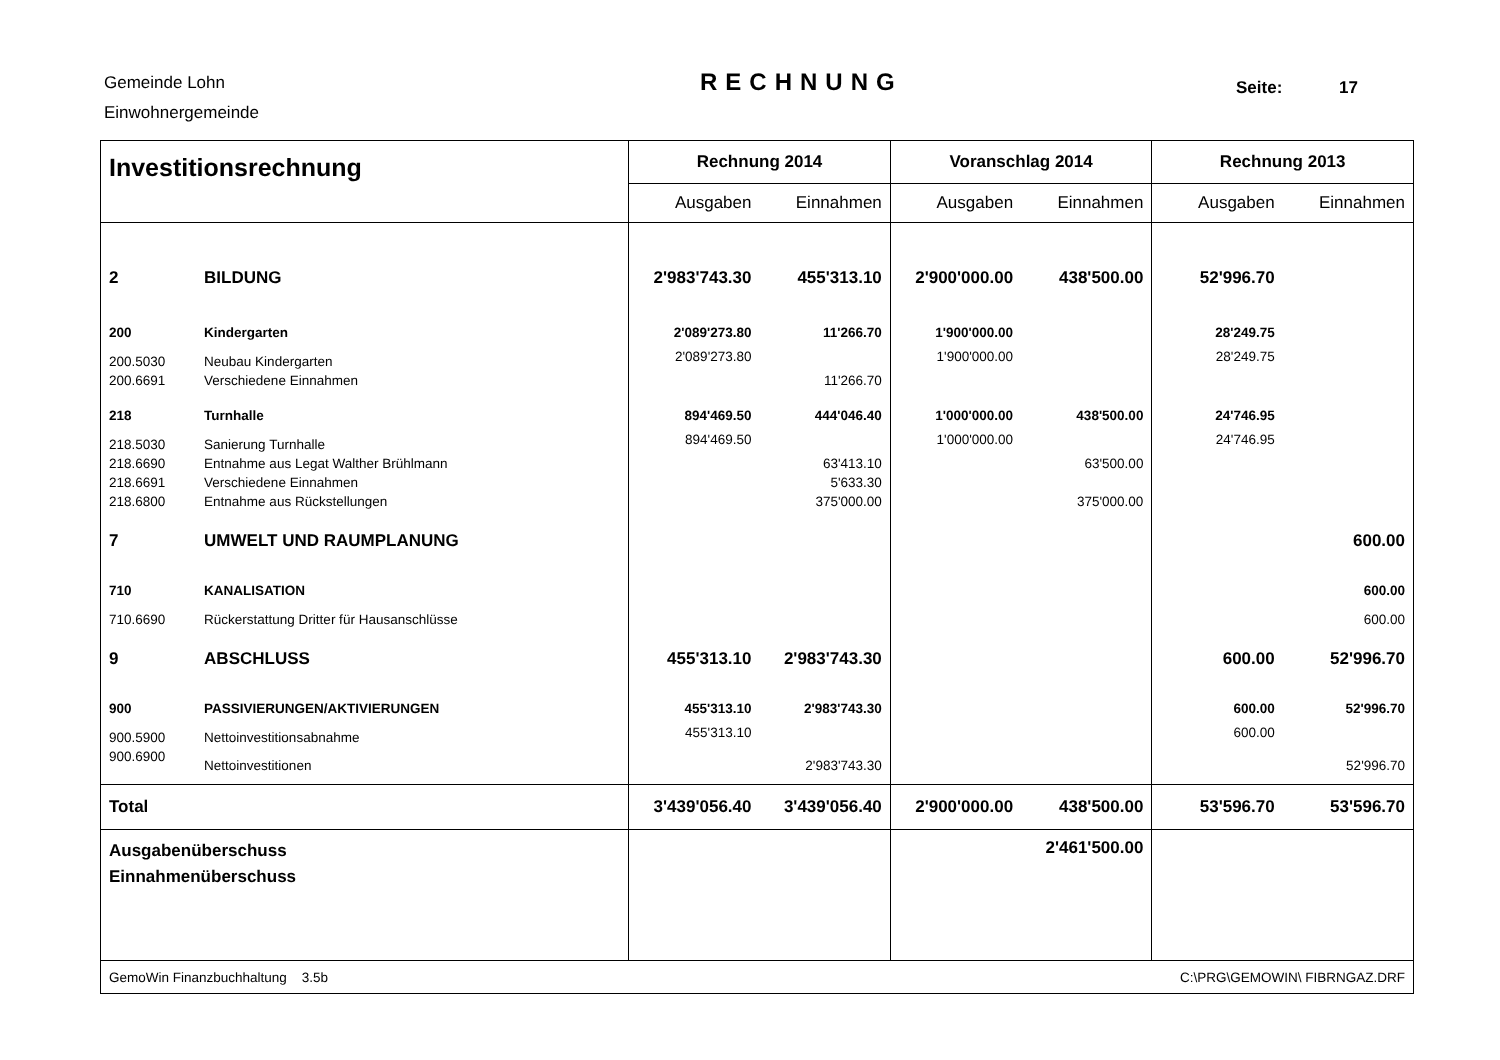Gemeinde Lohn
Einwohnergemeinde
RECHNUNG Seite: 17
| Investitionsrechnung | | Rechnung 2014 | | Voranschlag 2014 | | Rechnung 2013 | |
| | | Ausgaben | Einnahmen | Ausgaben | Einnahmen | Ausgaben | Einnahmen |
| 2 | BILDUNG | 2'983'743.30 | 455'313.10 | 2'900'000.00 | 438'500.00 | 52'996.70 | |
| 200 | Kindergarten | 2'089'273.80 | 11'266.70 | 1'900'000.00 | | 28'249.75 | |
| 200.5030 | Neubau Kindergarten | 2'089'273.80 | | 1'900'000.00 | | 28'249.75 | |
| 200.6691 | Verschiedene Einnahmen | | 11'266.70 | | | | |
| 218 | Turnhalle | 894'469.50 | 444'046.40 | 1'000'000.00 | 438'500.00 | 24'746.95 | |
| 218.5030 | Sanierung Turnhalle | 894'469.50 | | 1'000'000.00 | | 24'746.95 | |
| 218.6690 | Entnahme aus Legat Walther Brühlmann | | 63'413.10 | | 63'500.00 | | |
| 218.6691 | Verschiedene Einnahmen | | 5'633.30 | | | | |
| 218.6800 | Entnahme aus Rückstellungen | | 375'000.00 | | 375'000.00 | | |
| 7 | UMWELT UND RAUMPLANUNG | | | | | | 600.00 |
| 710 | KANALISATION | | | | | | 600.00 |
| 710.6690 | Rückerstattung Dritter für Hausanschlüsse | | | | | | 600.00 |
| 9 | ABSCHLUSS | 455'313.10 | 2'983'743.30 | | | 600.00 | 52'996.70 |
| 900 | PASSIVIERUNGEN/AKTIVIERUNGEN | 455'313.10 | 2'983'743.30 | | | 600.00 | 52'996.70 |
| 900.5900 | Nettoinvestitionsabnahme | 455'313.10 | | | | 600.00 | |
| 900.6900 | Nettoinvestitionen | | 2'983'743.30 | | | | 52'996.70 |
| Total | | 3'439'056.40 | 3'439'056.40 | 2'900'000.00 | 438'500.00 | 53'596.70 | 53'596.70 |
| Ausgabenüberschuss Einnahmenüberschuss | | | | | 2'461'500.00 | | |
| GemoWin Finanzbuchhaltung 3.5b | | | | | C:\PRG\GEMOWIN\ FIBRNGAZ.DRF | | |